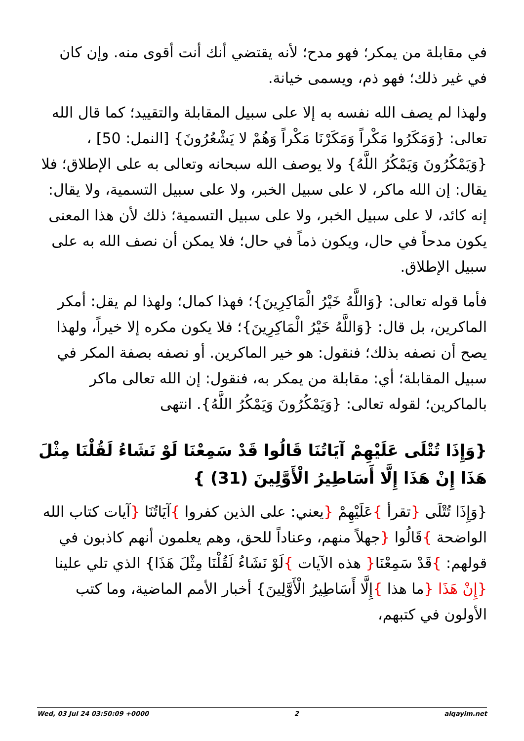في مقابلة من يمكر؛ فهو مدح؛ لأنه يقتضي أنك أنت أقوى منه. وإن كان في غير ذلك؛ فهو ذم، ويسمى خيانة.
ولهذا لم يصف الله نفسه به إلا على سبيل المقابلة والتقييد؛ كما قال الله تعالى: {وَمَكَرُوا مَكْراً وَمَكَرْنَا مَكْراً وَهُمْ لا يَشْعُرُونَ} [النمل: 50] ، {وَيَمْكُرُونَ وَيَمْكُرُ اللَّهُ} ولا يوصف الله سبحانه وتعالى به على الإطلاق؛ فلا يقال: إن الله ماكر، لا على سبيل الخبر، ولا على سبيل التسمية، ولا يقال: إنه كائد، لا على سبيل الخبر، ولا على سبيل التسمية؛ ذلك لأن هذا المعنى يكون مدحاً في حال، ويكون ذماً في حال؛ فلا يمكن أن نصف الله به على سبيل الإطلاق.
فأما قوله تعالى: {وَاللَّهُ خَيْرُ الْمَاكِرِينَ}؛ فهذا كمال؛ ولهذا لم يقل: أمكر الماكرين، بل قال: {وَاللَّهُ خَيْرُ الْمَاكِرِينَ}؛ فلا يكون مكره إلا خيراً، ولهذا يصح أن نصفه بذلك؛ فنقول: هو خير الماكرين. أو نصفه بصفة المكر في سبيل المقابلة؛ أي: مقابلة من يمكر به، فنقول: إن الله تعالى ماكر بالماكرين؛ لقوله تعالى: {وَيَمْكُرُونَ وَيَمْكُرُ اللَّهُ}. انتهى
{وَإِذَا تُتْلَى عَلَيْهِمْ آيَاتُنَا قَالُوا قَدْ سَمِعْنَا لَوْ نَشَاءُ لَقُلْنَا مِثْلَ هَذَا إِنْ هَذَا إِلَّا أَسَاطِيرُ الْأَوَّلِينَ (31) }
{وَإِذَا تُتْلَى {تقرأ }عَلَيْهِمْ {يعني: على الذين كفروا }آيَاتُنَا {آيات كتاب الله الواضحة }قَالُوا {جهلاً منهم، وعناداً للحق، وهم يعلمون أنهم كاذبون في قولهم: }قَدْ سَمِعْنَا{ هذه الآيات }لَوْ نَشَاءُ لَقُلْنَا مِثْلَ هَذَا} الذي تلي علينا {إِنْ هَذَا {ما هذا }إِلَّا أَسَاطِيرُ الْأَوَّلِينَ} أخبار الأمم الماضية، وما كتب الأولون في كتبهم،
Wed, 03 Jul 24 03:50:09 +0000 2 alqayim.net